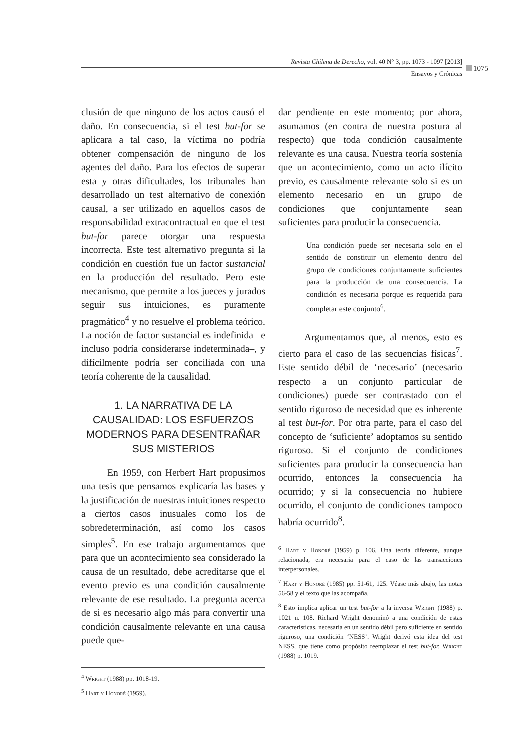Revista Chilena de Derecho, vol. 40 N° 3, pp. 1073 - 1097 [2013]
Ensayos y Crónicas
1075
clusión de que ninguno de los actos causó el daño. En consecuencia, si el test but-for se aplicara a tal caso, la víctima no podría obtener compensación de ninguno de los agentes del daño. Para los efectos de superar esta y otras dificultades, los tribunales han desarrollado un test alternativo de conexión causal, a ser utilizado en aquellos casos de responsabilidad extracontractual en que el test but-for parece otorgar una respuesta incorrecta. Este test alternativo pregunta si la condición en cuestión fue un factor sustancial en la producción del resultado. Pero este mecanismo, que permite a los jueces y jurados seguir sus intuiciones, es puramente pragmático<sup>4</sup> y no resuelve el problema teórico. La noción de factor sustancial es indefinida –e incluso podría considerarse indeterminada–, y difícilmente podría ser conciliada con una teoría coherente de la causalidad.
1. LA NARRATIVA DE LA CAUSALIDAD: LOS ESFUERZOS MODERNOS PARA DESENTRAÑAR SUS MISTERIOS
En 1959, con Herbert Hart propusimos una tesis que pensamos explicaría las bases y la justificación de nuestras intuiciones respecto a ciertos casos inusuales como los de sobredeterminación, así como los casos simples<sup>5</sup>. En ese trabajo argumentamos que para que un acontecimiento sea considerado la causa de un resultado, debe acreditarse que el evento previo es una condición causalmente relevante de ese resultado. La pregunta acerca de si es necesario algo más para convertir una condición causalmente relevante en una causa puede que-
<sup>4</sup> Wright (1988) pp. 1018-19.
<sup>5</sup> Hart y Honoré (1959).
dar pendiente en este momento; por ahora, asumamos (en contra de nuestra postura al respecto) que toda condición causalmente relevante es una causa. Nuestra teoría sostenía que un acontecimiento, como un acto ilícito previo, es causalmente relevante solo si es un elemento necesario en un grupo de condiciones que conjuntamente sean suficientes para producir la consecuencia.
Una condición puede ser necesaria solo en el sentido de constituir un elemento dentro del grupo de condiciones conjuntamente suficientes para la producción de una consecuencia. La condición es necesaria porque es requerida para completar este conjunto<sup>6</sup>.
Argumentamos que, al menos, esto es cierto para el caso de las secuencias físicas<sup>7</sup>. Este sentido débil de ‘necesario’ (necesario respecto a un conjunto particular de condiciones) puede ser contrastado con el sentido riguroso de necesidad que es inherente al test but-for. Por otra parte, para el caso del concepto de ‘suficiente’ adoptamos su sentido riguroso. Si el conjunto de condiciones suficientes para producir la consecuencia han ocurrido, entonces la consecuencia ha ocurrido; y si la consecuencia no hubiere ocurrido, el conjunto de condiciones tampoco habría ocurrido<sup>8</sup>.
<sup>6</sup> Hart y Honoré (1959) p. 106. Una teoría diferente, aunque relacionada, era necesaria para el caso de las transacciones interpersonales.
<sup>7</sup> Hart y Honoré (1985) pp. 51-61, 125. Véase más abajo, las notas 56-58 y el texto que las acompaña.
<sup>8</sup> Esto implica aplicar un test but-for a la inversa Wright (1988) p. 1021 n. 108. Richard Wright denominó a una condición de estas características, necesaria en un sentido débil pero suficiente en sentido riguroso, una condición ‘NESS’. Wright derivó esta idea del test NESS, que tiene como propósito reemplazar el test but-for. Wright (1988) p. 1019.